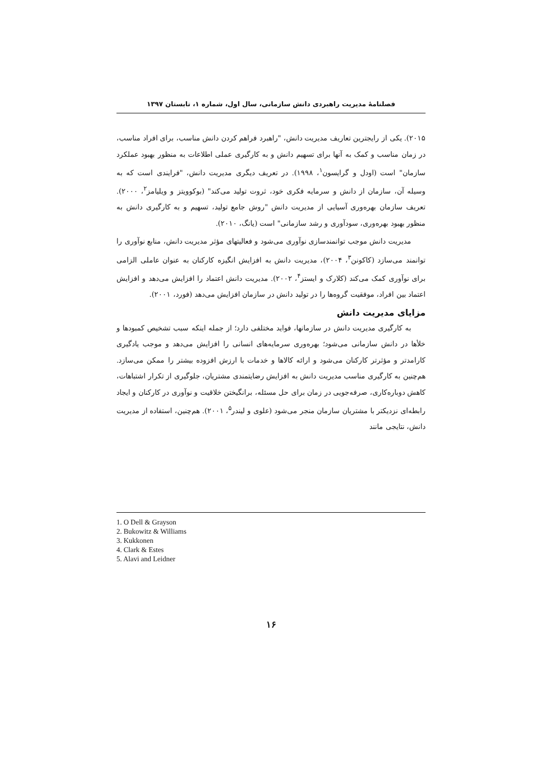فصلنامهٔ مدیریت راهبردی دانش سازمانی، سال اول، شماره ۱، تابستان ۱۳۹۷
۲۰۱۵). یکی از رایجترین تعاریف مدیریت دانش، "راهبرد فراهم کردن دانش مناسب، برای افراد مناسب، در زمان مناسب و کمک به آنها برای تسهیم دانش و به کارگیری عملی اطلاعات به منظور بهبود عملکرد سازمان" است (اودل و گرایسون<sup>۱</sup>، ۱۹۹۸). در تعریف دیگری مدیریت دانش، "فرایندی است که به وسیله آن، سازمان از دانش و سرمایه فکری خود، ثروت تولید می‌کند" (بوکوویتز و ویلیامز<sup>۲</sup>، ۲۰۰۰). تعریف سازمان بهره‌وری آسیایی از مدیریت دانش "روش جامع تولید، تسهیم و به کارگیری دانش به منظور بهبود بهره‌وری، سودآوری و رشد سازمانی" است (یانگ، ۲۰۱۰).
مدیریت دانش موجب توانمندسازی نوآوری می‌شود و فعالیتهای مؤثر مدیریت دانش، منابع نوآوری را توانمند می‌سازد (کاکونن<sup>۳</sup>، ۲۰۰۴)، مدیریت دانش به افزایش انگیزه کارکنان به عنوان عاملی الزامی برای نوآوری کمک می‌کند (کلارک و ایستز<sup>۴</sup>، ۲۰۰۲). مدیریت دانش اعتماد را افزایش می‌دهد و افزایش اعتماد بین افراد، موفقیت گروه‌ها را در تولید دانش در سازمان افزایش می‌دهد (فورد، ۲۰۰۱).
مزایای مدیریت دانش
به کارگیری مدیریت دانش در سازمانها، فواید مختلفی دارد؛ از جمله اینکه سبب تشخیص کمبودها و خلأها در دانش سازمانی می‌شود؛ بهره‌وری سرمایه‌های انسانی را افزایش می‌دهد و موجب یادگیری کارامدتر و مؤثرتر کارکنان می‌شود و ارائه کالاها و خدمات با ارزش افزوده بیشتر را ممکن می‌سازد. هم‌چنین به کارگیری مناسب مدیریت دانش به افزایش رضایتمندی مشتریان، جلوگیری از تکرار اشتباهات، کاهش دوباره‌کاری، صرفه‌جویی در زمان برای حل مسئله، برانگیختن خلاقیت و نوآوری در کارکنان و ایجاد رابطه‌ای نزدیکتر با مشتریان سازمان منجر می‌شود (علوی و لیندر<sup>۵</sup>، ۲۰۰۱). هم‌چنین، استفاده از مدیریت دانش، نتایجی مانند
1. O Dell & Grayson
2. Bukowitz & Williams
3. Kukkonen
4. Clark & Estes
5. Alavi and Leidner
۱۶